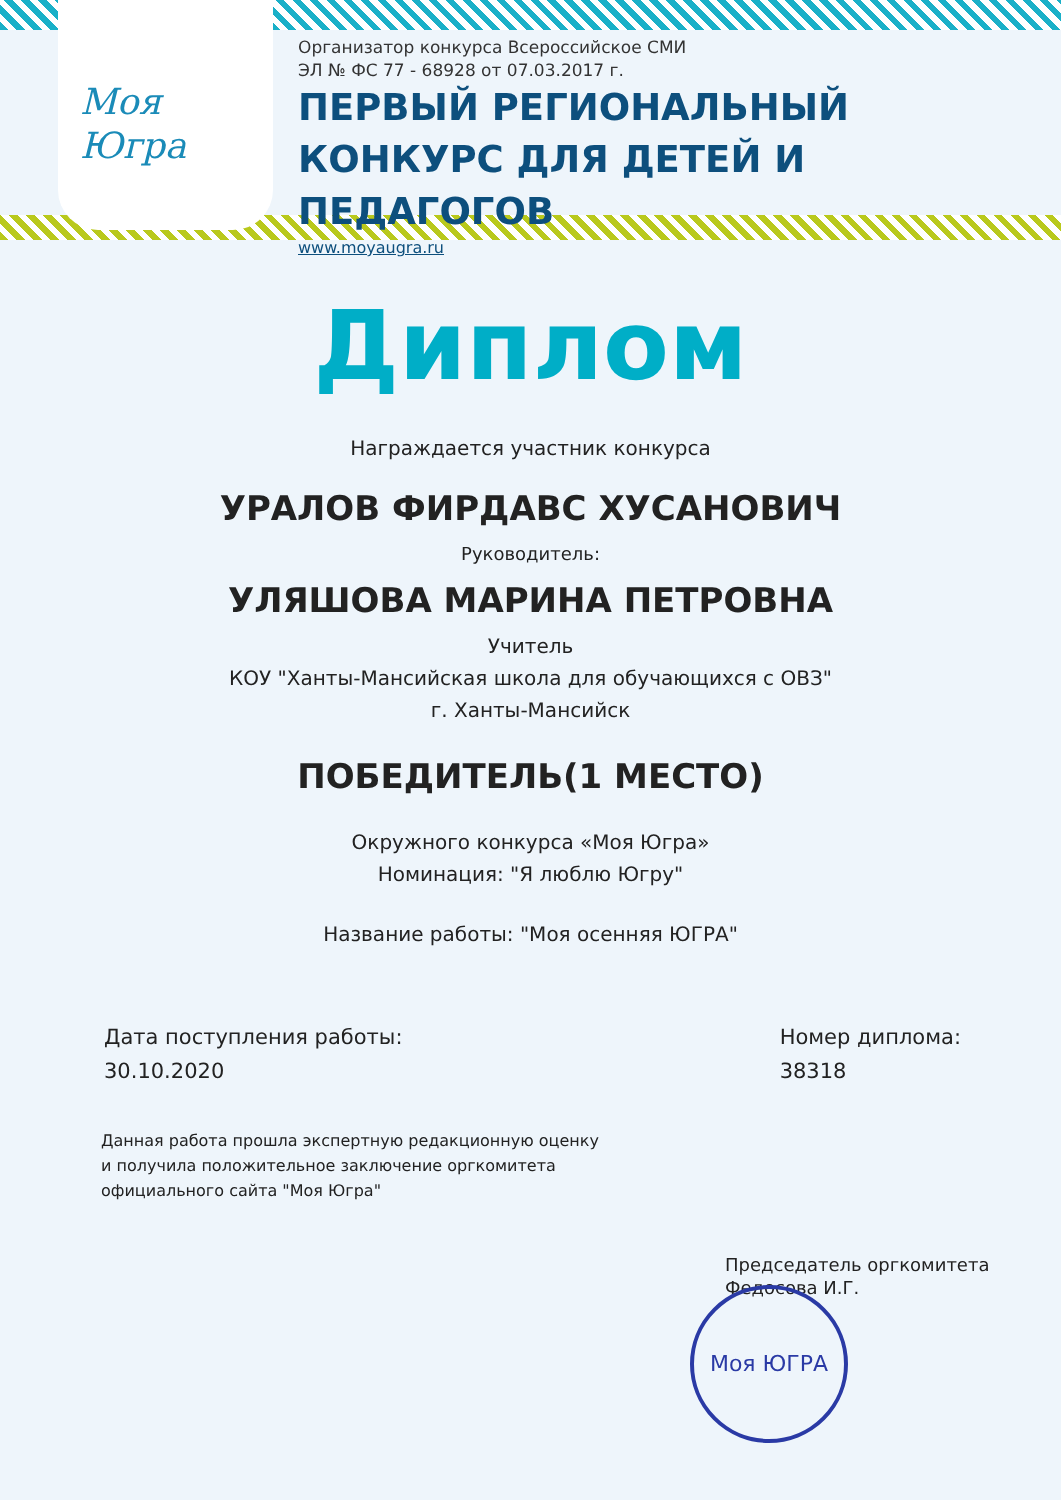Моя
Югра
Организатор конкурса Всероссийское СМИ
ЭЛ № ФС 77 - 68928 от 07.03.2017 г.
ПЕРВЫЙ РЕГИОНАЛЬНЫЙ
КОНКУРС ДЛЯ ДЕТЕЙ И ПЕДАГОГОВ
www.moyaugra.ru
Диплом
Награждается участник конкурса
УРАЛОВ ФИРДАВС ХУСАНОВИЧ
Руководитель:
УЛЯШОВА МАРИНА ПЕТРОВНА
Учитель
КОУ "Ханты-Мансийская школа для обучающихся с ОВЗ"
г. Ханты-Мансийск
ПОБЕДИТЕЛЬ(1 МЕСТО)
Окружного конкурса «Моя Югра»
Номинация: "Я люблю Югру"
Название работы: "Моя осенняя ЮГРА"
Дата поступления работы:
30.10.2020
Номер диплома:
38318
Данная работа прошла экспертную редакционную оценку
и получила положительное заключение оргкомитета
официального сайта "Моя Югра"
Председатель оргкомитета
Федосова И.Г.
Моя ЮГРА